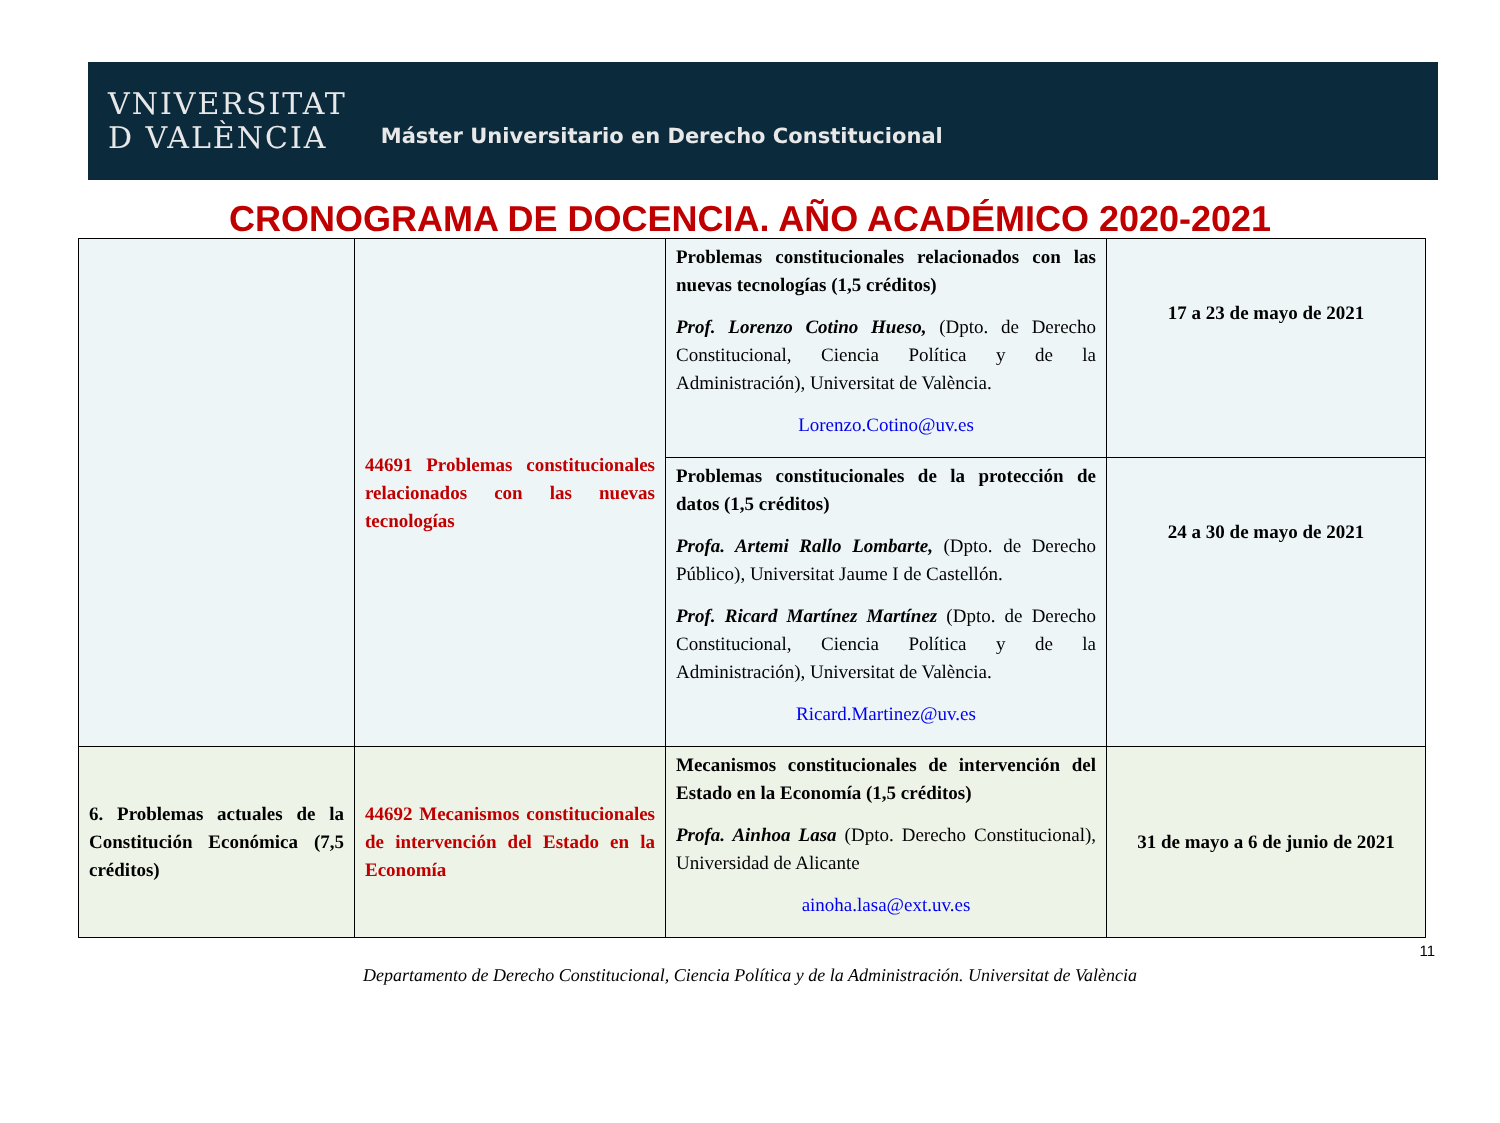VNIVERSITAT
D VALÈNCIA
Máster Universitario en Derecho Constitucional
CRONOGRAMA DE DOCENCIA. AÑO ACADÉMICO 2020-2021
| | 44691 Problemas constitucionales relacionados con las nuevas tecnologías | Problemas constitucionales relacionados con las nuevas tecnologías (1,5 créditos) Prof. Lorenzo Cotino Hueso, (Dpto. de Derecho Constitucional, Ciencia Política y de la Administración), Universitat de València. Lorenzo.Cotino@uv.es | 17 a 23 de mayo de 2021 |
| | | Problemas constitucionales de la protección de datos (1,5 créditos) Profa. Artemi Rallo Lombarte, (Dpto. de Derecho Público), Universitat Jaume I de Castellón. Prof. Ricard Martínez Martínez (Dpto. de Derecho Constitucional, Ciencia Política y de la Administración), Universitat de València. Ricard.Martinez@uv.es | 24 a 30 de mayo de 2021 |
| 6. Problemas actuales de la Constitución Económica (7,5 créditos) | 44692 Mecanismos constitucionales de intervención del Estado en la Economía | Mecanismos constitucionales de intervención del Estado en la Economía (1,5 créditos) Profa. Ainhoa Lasa (Dpto. Derecho Constitucional), Universidad de Alicante ainoha.lasa@ext.uv.es | 31 de mayo a 6 de junio de 2021 |
11
Departamento de Derecho Constitucional, Ciencia Política y de la Administración. Universitat de València